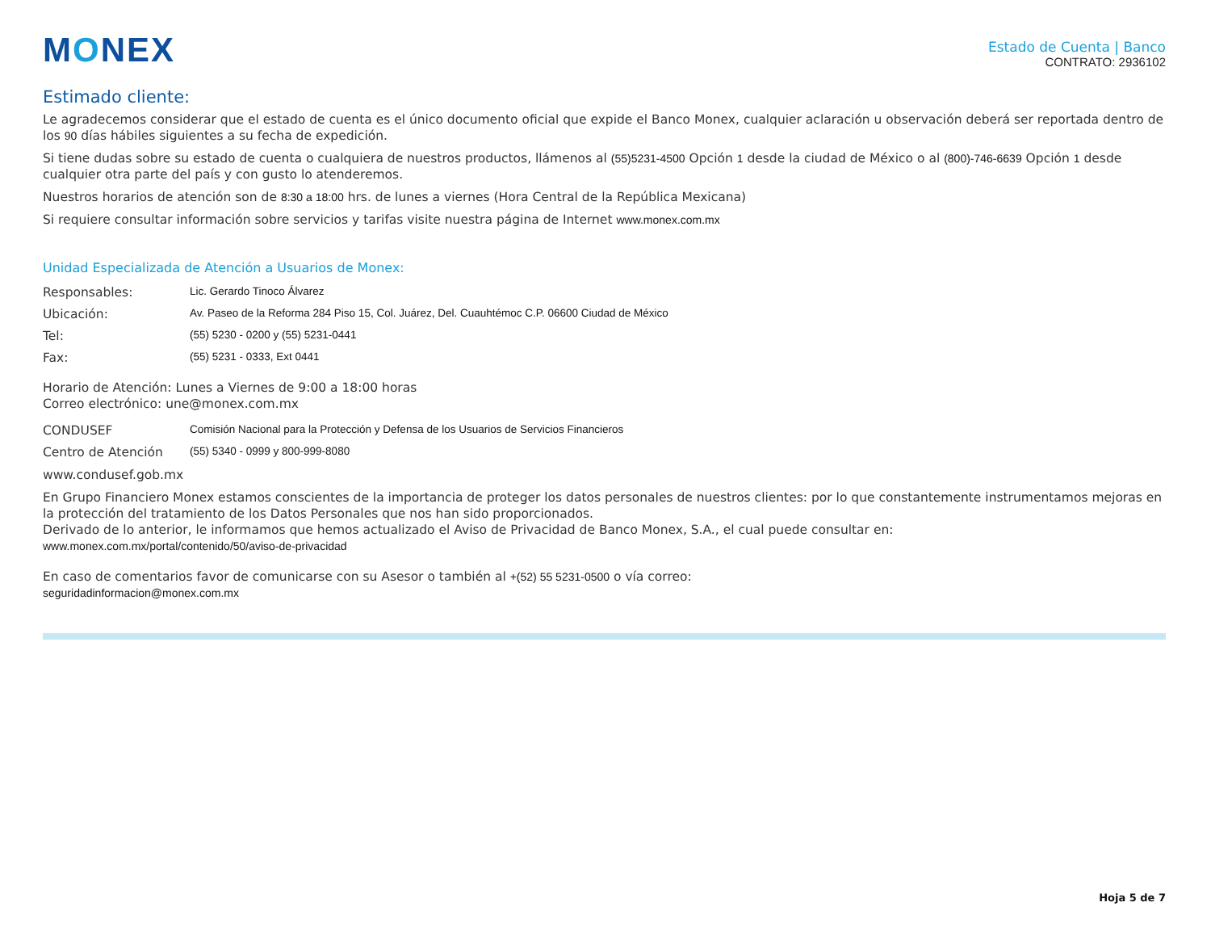MONEX
Estado de Cuenta | Banco
CONTRATO: 2936102
Estimado cliente:
Le agradecemos considerar que el estado de cuenta es el único documento oficial que expide el Banco Monex, cualquier aclaración u observación deberá ser reportada dentro de los 90 días hábiles siguientes a su fecha de expedición.
Si tiene dudas sobre su estado de cuenta o cualquiera de nuestros productos, llámenos al (55)5231-4500 Opción 1 desde la ciudad de México o al (800)-746-6639 Opción 1 desde cualquier otra parte del país y con gusto lo atenderemos.
Nuestros horarios de atención son de 8:30 a 18:00 hrs. de lunes a viernes (Hora Central de la República Mexicana)
Si requiere consultar información sobre servicios y tarifas visite nuestra página de Internet www.monex.com.mx
Unidad Especializada de Atención a Usuarios de Monex:
Responsables: Lic. Gerardo Tinoco Álvarez
Ubicación: Av. Paseo de la Reforma 284 Piso 15, Col. Juárez, Del. Cuauhtémoc C.P. 06600 Ciudad de México
Tel: (55) 5230 - 0200 y (55) 5231-0441
Fax: (55) 5231 - 0333, Ext 0441
Horario de Atención: Lunes a Viernes de 9:00 a 18:00 horas
Correo electrónico: une@monex.com.mx
CONDUSEF Comisión Nacional para la Protección y Defensa de los Usuarios de Servicios Financieros
Centro de Atención (55) 5340 - 0999 y 800-999-8080
www.condusef.gob.mx
En Grupo Financiero Monex estamos conscientes de la importancia de proteger los datos personales de nuestros clientes: por lo que constantemente instrumentamos mejoras en la protección del tratamiento de los Datos Personales que nos han sido proporcionados.
Derivado de lo anterior, le informamos que hemos actualizado el Aviso de Privacidad de Banco Monex, S.A., el cual puede consultar en:
www.monex.com.mx/portal/contenido/50/aviso-de-privacidad
En caso de comentarios favor de comunicarse con su Asesor o también al +(52) 55 5231-0500 o vía correo:
seguridadinformacion@monex.com.mx
Hoja 5 de 7